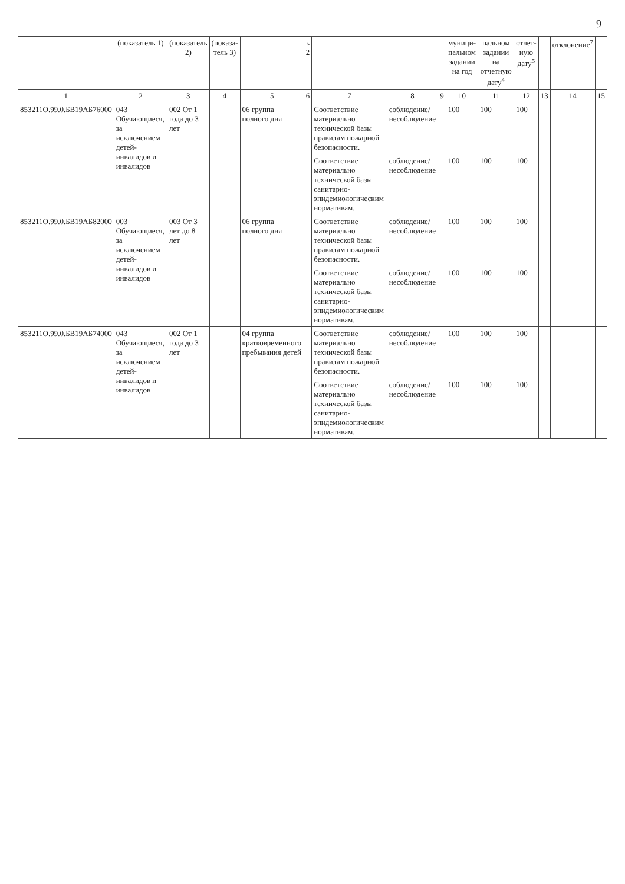9
| | (показатель 1) | (показатель 2) | (показа-тель 3) | | ь 2 | | | | муници-пальном задании на год | пальном задании на отчетную дату<sup>4</sup> | отчет-ную дату<sup>5</sup> | | отклонение<sup>7</sup> | |
| --- | --- | --- | --- | --- | --- | --- | --- | --- | --- | --- | --- | --- | --- | --- |
| 1 | 2 | 3 | 4 | 5 | 6 | 7 | 8 | 9 | 10 | 11 | 12 | 13 | 14 | 15 |
| 853211О.99.0.БВ19АБ76000 | 043 Обучающиеся, за исключением детей-инвалидов и инвалидов | 002 От 1 года до 3 лет | | 06 группа полного дня | | Соответствие материально технической базы правилам пожарной безопасности. | соблюдение/ несоблюдение | | 100 | 100 | 100 | | | |
| | | | | | | Соответствие материально технической базы санитарно-эпидемиологическим нормативам. | соблюдение/ несоблюдение | | 100 | 100 | 100 | | | |
| 853211О.99.0.БВ19АБ82000 | 003 Обучающиеся, за исключением детей-инвалидов и инвалидов | 003 От 3 лет до 8 лет | | 06 группа полного дня | | Соответствие материально технической базы правилам пожарной безопасности. | соблюдение/ несоблюдение | | 100 | 100 | 100 | | | |
| | | | | | | Соответствие материально технической базы санитарно-эпидемиологическим нормативам. | соблюдение/ несоблюдение | | 100 | 100 | 100 | | | |
| 853211О.99.0.БВ19АБ74000 | 043 Обучающиеся, за исключением детей-инвалидов и инвалидов | 002 От 1 года до 3 лет | | 04 группа кратковременного пребывания детей | | Соответствие материально технической базы правилам пожарной безопасности. | соблюдение/ несоблюдение | | 100 | 100 | 100 | | | |
| | | | | | | Соответствие материально технической базы санитарно-эпидемиологическим нормативам. | соблюдение/ несоблюдение | | 100 | 100 | 100 | | | |